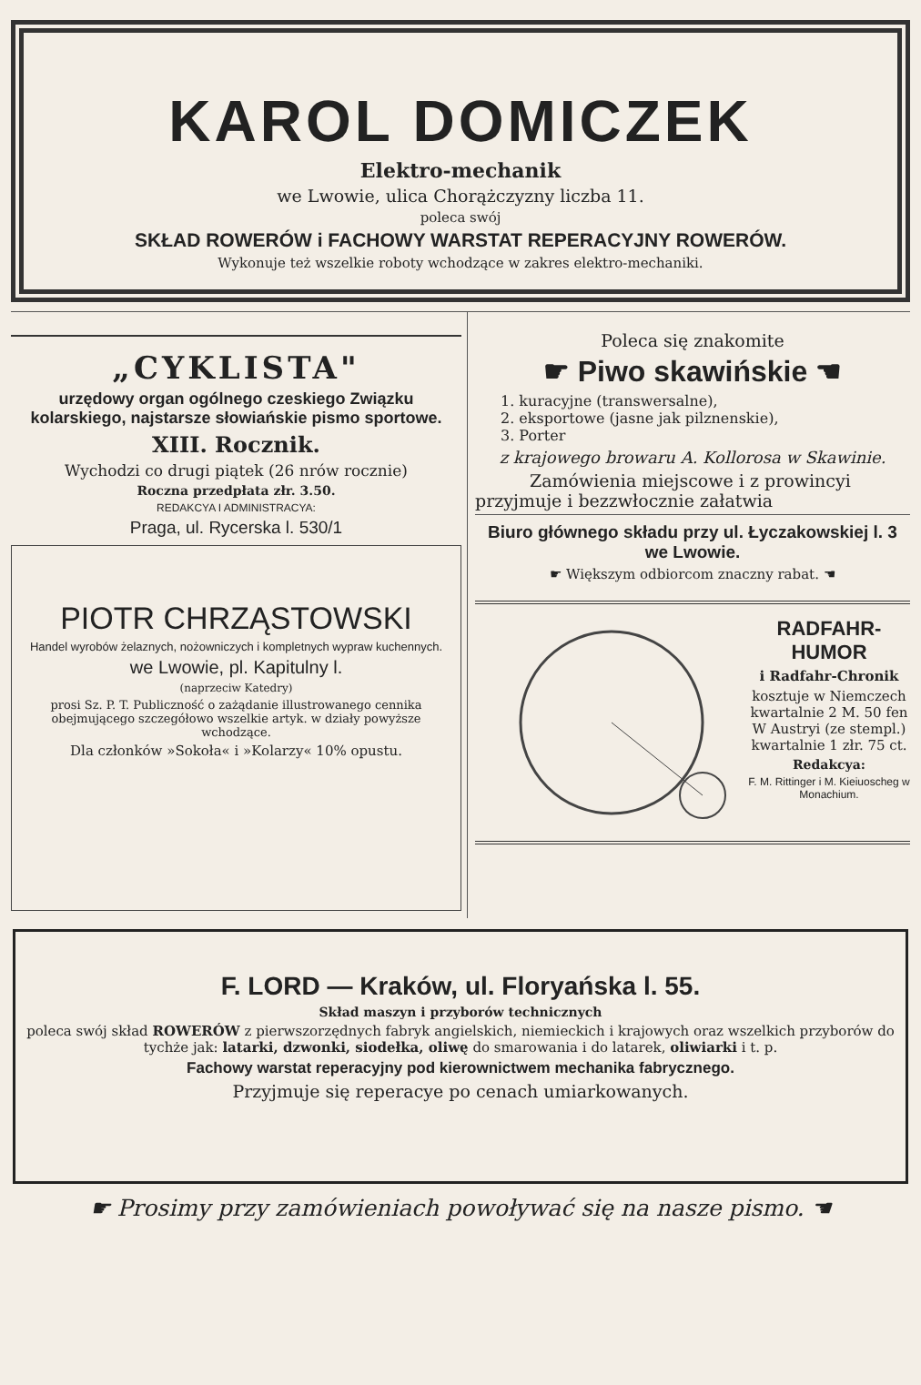KAROL DOMICZEK
Elektro-mechanik
we Lwowie, ulica Chorążczyzny liczba 11.
poleca swój
SKŁAD ROWERÓW i FACHOWY WARSTAT REPERACYJNY ROWERÓW.
Wykonuje też wszelkie roboty wchodzące w zakres elektro-mechaniki.
„CYKLISTA"
urzędowy organ ogólnego czeskiego Związku kolarskiego, najstarsze słowiańskie pismo sportowe.
XIII. Rocznik.
Wychodzi co drugi piątek (26 nrów rocznie)
Roczna przedpłata złr. 3.50.
REDAKCYA I ADMINISTRACYA:
Praga, ul. Rycerska l. 530/1
PIOTR CHRZĄSTOWSKI
Handel wyrobów żelaznych, nożowniczych i kompletnych wypraw kuchennych.
we Lwowie, pl. Kapitulny l.
(naprzeciw Katedry)
prosi Sz. P. T. Publiczność o zażądanie illustrowanego cennika obejmującego szczegółowo wszelkie artyk. w działy powyższe wchodzące.
Dla członków »Sokoła« i »Kolarzy« 10% opustu.
Poleca się znakomite
☛ Piwo skawińskie ☚
1. kuracyjne (transwersalne),
2. eksportowe (jasne jak pilznenskie),
3. Porter
z krajowego browaru A. Kollorosa w Skawinie.
Zamówienia miejscowe i z prowincyi przyjmuje i bezzwłocznie załatwia
Biuro głównego składu przy ul. Łyczakowskiej l. 3 we Lwowie.
☛ Większym odbiorcom znaczny rabat. ☚
RADFAHR-HUMOR
i Radfahr-Chronik
kosztuje w Niemczech kwartalnie 2 M. 50 fen W Austryi (ze stempl.) kwartalnie 1 złr. 75 ct.
Redakcya:
F. M. Rittinger i M. Kieiuoscheg w Monachium.
F. LORD — Kraków, ul. Floryańska l. 55.
Skład maszyn i przyborów technicznych
poleca swój skład ROWERÓW z pierwszorzędnych fabryk angielskich, niemieckich i krajowych oraz wszelkich przyborów do tychże jak: latarki, dzwonki, siodełka, oliwę do smarowania i do latarek, oliwiarki i t. p.
Fachowy warstat reperacyjny pod kierownictwem mechanika fabrycznego.
Przyjmuje się reperacye po cenach umiarkowanych.
☛ Prosimy przy zamówieniach powoływać się na nasze pismo. ☚